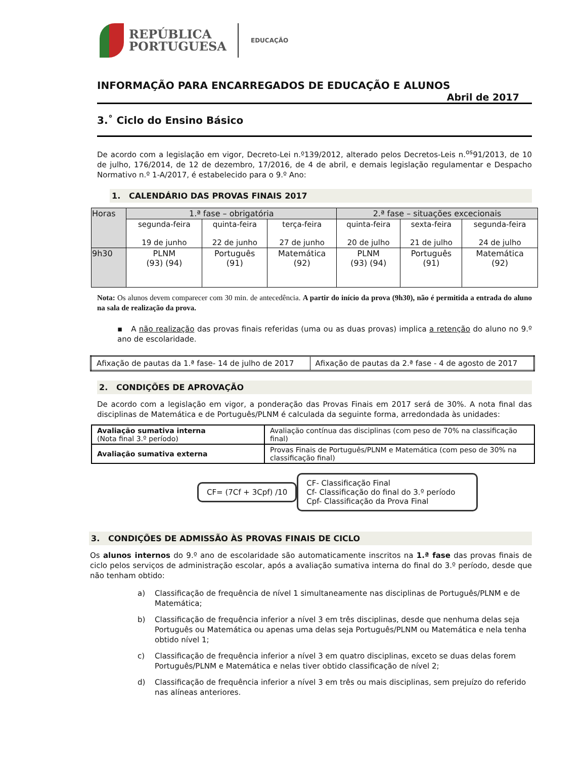REPÚBLICA
PORTUGUESA
EDUCAÇÃO
INFORMAÇÃO PARA ENCARREGADOS DE EDUCAÇÃO E ALUNOS
Abril de 2017
3.˚ Ciclo do Ensino Básico
De acordo com a legislação em vigor, Decreto-Lei n.º139/2012, alterado pelos Decretos-Leis n.<sup>os</sup>91/2013, de 10 de julho, 176/2014, de 12 de dezembro, 17/2016, de 4 de abril, e demais legislação regulamentar e Despacho Normativo n.º 1-A/2017, é estabelecido para o 9.º Ano:
1. CALENDÁRIO DAS PROVAS FINAIS 2017
| Horas | 1.ª fase – obrigatória | | | 2.ª fase – situações excecionais | | |
| --- | --- | --- | --- | --- | --- | --- |
| | segunda-feira 19 de junho | quinta-feira 22 de junho | terça-feira 27 de junho | quinta-feira 20 de julho | sexta-feira 21 de julho | segunda-feira 24 de julho |
| 9h30 | PLNM (93) (94) | Português (91) | Matemática (92) | PLNM (93) (94) | Português (91) | Matemática (92) |
Nota: Os alunos devem comparecer com 30 min. de antecedência. A partir do início da prova (9h30), não é permitida a entrada do aluno na sala de realização da prova.
▪ A não realização das provas finais referidas (uma ou as duas provas) implica a retenção do aluno no 9.º ano de escolaridade.
| Afixação de pautas da 1.ª fase- 14 de julho de 2017 | Afixação de pautas da 2.ª fase - 4 de agosto de 2017 |
2. CONDIÇÕES DE APROVAÇÃO
De acordo com a legislação em vigor, a ponderação das Provas Finais em 2017 será de 30%. A nota final das disciplinas de Matemática e de Português/PLNM é calculada da seguinte forma, arredondada às unidades:
| Avaliação sumativa interna (Nota final 3.º período) | Avaliação contínua das disciplinas (com peso de 70% na classificação final) |
| Avaliação sumativa externa | Provas Finais de Português/PLNM e Matemática (com peso de 30% na classificação final) |
CF= (7Cf + 3Cpf) /10
CF- Classificação Final
Cf- Classificação do final do 3.º período
Cpf- Classificação da Prova Final
3. CONDIÇÕES DE ADMISSÃO ÀS PROVAS FINAIS DE CICLO
Os alunos internos do 9.º ano de escolaridade são automaticamente inscritos na 1.ª fase das provas finais de ciclo pelos serviços de administração escolar, após a avaliação sumativa interna do final do 3.º período, desde que não tenham obtido:
a) Classificação de frequência de nível 1 simultaneamente nas disciplinas de Português/PLNM e de Matemática;
b) Classificação de frequência inferior a nível 3 em três disciplinas, desde que nenhuma delas seja Português ou Matemática ou apenas uma delas seja Português/PLNM ou Matemática e nela tenha obtido nível 1;
c) Classificação de frequência inferior a nível 3 em quatro disciplinas, exceto se duas delas forem Português/PLNM e Matemática e nelas tiver obtido classificação de nível 2;
d) Classificação de frequência inferior a nível 3 em três ou mais disciplinas, sem prejuízo do referido nas alíneas anteriores.